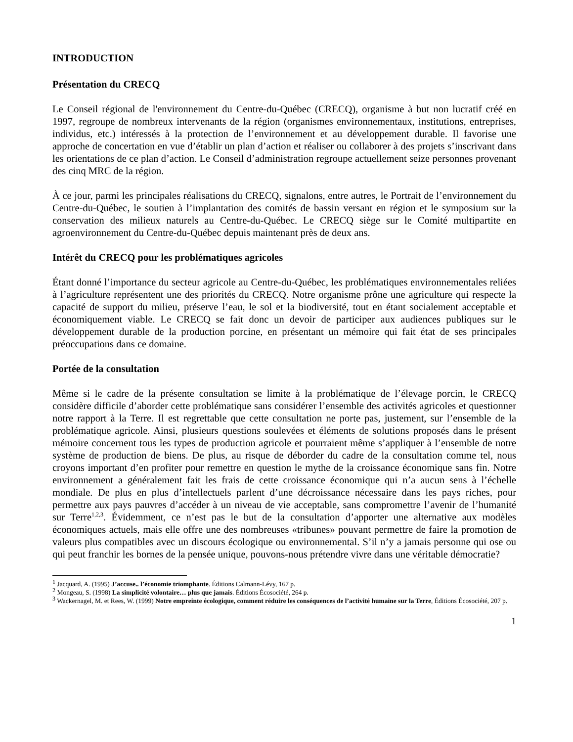INTRODUCTION
Présentation du CRECQ
Le Conseil régional de l'environnement du Centre-du-Québec (CRECQ), organisme à but non lucratif créé en 1997, regroupe de nombreux intervenants de la région (organismes environnementaux, institutions, entreprises, individus, etc.) intéressés à la protection de l’environnement et au développement durable. Il favorise une approche de concertation en vue d’établir un plan d’action et réaliser ou collaborer à des projets s’inscrivant dans les orientations de ce plan d’action. Le Conseil d’administration regroupe actuellement seize personnes provenant des cinq MRC de la région.
À ce jour, parmi les principales réalisations du CRECQ, signalons, entre autres, le Portrait de l’environnement du Centre-du-Québec, le soutien à l’implantation des comités de bassin versant en région et le symposium sur la conservation des milieux naturels au Centre-du-Québec. Le CRECQ siège sur le Comité multipartite en agroenvironnement du Centre-du-Québec depuis maintenant près de deux ans.
Intérêt du CRECQ pour les problématiques agricoles
Étant donné l’importance du secteur agricole au Centre-du-Québec, les problématiques environnementales reliées à l’agriculture représentent une des priorités du CRECQ. Notre organisme prône une agriculture qui respecte la capacité de support du milieu, préserve l’eau, le sol et la biodiversité, tout en étant socialement acceptable et économiquement viable. Le CRECQ se fait donc un devoir de participer aux audiences publiques sur le développement durable de la production porcine, en présentant un mémoire qui fait état de ses principales préoccupations dans ce domaine.
Portée de la consultation
Même si le cadre de la présente consultation se limite à la problématique de l’élevage porcin, le CRECQ considère difficile d’aborder cette problématique sans considérer l’ensemble des activités agricoles et questionner notre rapport à la Terre. Il est regrettable que cette consultation ne porte pas, justement, sur l’ensemble de la problématique agricole. Ainsi, plusieurs questions soulevées et éléments de solutions proposés dans le présent mémoire concernent tous les types de production agricole et pourraient même s’appliquer à l’ensemble de notre système de production de biens. De plus, au risque de déborder du cadre de la consultation comme tel, nous croyons important d’en profiter pour remettre en question le mythe de la croissance économique sans fin. Notre environnement a généralement fait les frais de cette croissance économique qui n’a aucun sens à l’échelle mondiale. De plus en plus d’intellectuels parlent d’une décroissance nécessaire dans les pays riches, pour permettre aux pays pauvres d’accéder à un niveau de vie acceptable, sans compromettre l’avenir de l’humanité sur Terre<sup>1,2,3</sup>. Évidemment, ce n’est pas le but de la consultation d’apporter une alternative aux modèles économiques actuels, mais elle offre une des nombreuses «tribunes» pouvant permettre de faire la promotion de valeurs plus compatibles avec un discours écologique ou environnemental. S’il n’y a jamais personne qui ose ou qui peut franchir les bornes de la pensée unique, pouvons-nous prétendre vivre dans une véritable démocratie?
<sup>1</sup> Jacquard, A. (1995) J’accuse.. l’économie triomphante. Éditions Calmann-Lévy, 167 p.
<sup>2</sup> Mongeau, S. (1998) La simplicité volontaire… plus que jamais. Éditions Écosociété, 264 p.
<sup>3</sup> Wackernagel, M. et Rees, W. (1999) Notre empreinte écologique, comment réduire les conséquences de l’activité humaine sur la Terre, Éditions Écosociété, 207 p.
1